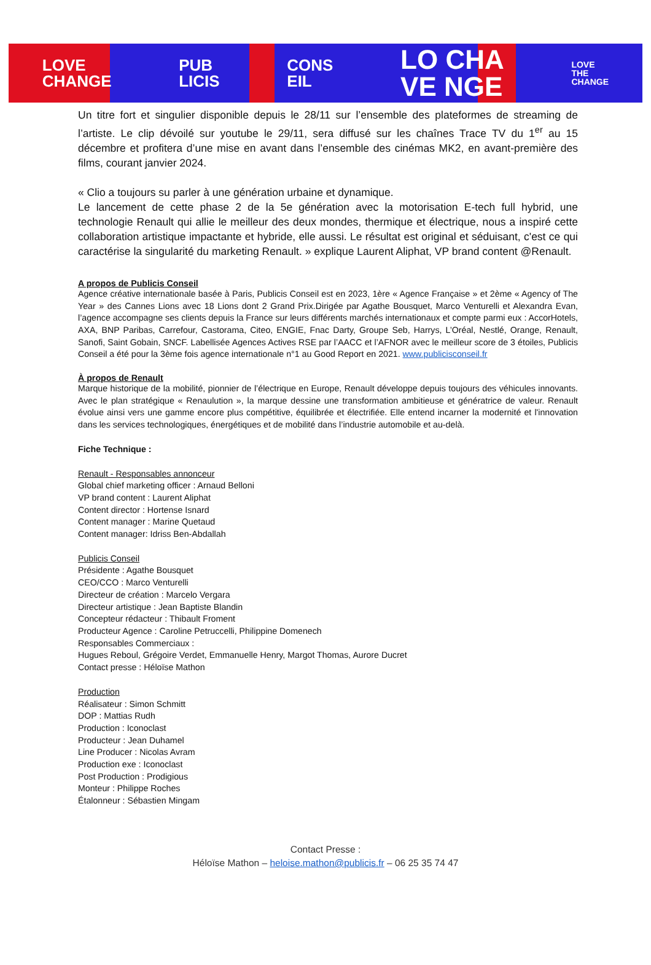LOVE
CHANGE PUB
LICIS CONS
EIL LO CHA
VE NGE LOVE
THE
CHANGE
Un titre fort et singulier disponible depuis le 28/11 sur l’ensemble des plateformes de streaming de l’artiste. Le clip dévoilé sur youtube le 29/11, sera diffusé sur les chaînes Trace TV du 1<sup>er</sup> au 15 décembre et profitera d’une mise en avant dans l’ensemble des cinémas MK2, en avant-première des films, courant janvier 2024.
« Clio a toujours su parler à une génération urbaine et dynamique.
Le lancement de cette phase 2 de la 5e génération avec la motorisation E-tech full hybrid, une technologie Renault qui allie le meilleur des deux mondes, thermique et électrique, nous a inspiré cette collaboration artistique impactante et hybride, elle aussi. Le résultat est original et séduisant, c'est ce qui caractérise la singularité du marketing Renault. » explique Laurent Aliphat, VP brand content @Renault.
A propos de Publicis Conseil
Agence créative internationale basée à Paris, Publicis Conseil est en 2023, 1ère « Agence Française » et 2ème « Agency of The Year » des Cannes Lions avec 18 Lions dont 2 Grand Prix.Dirigée par Agathe Bousquet, Marco Venturelli et Alexandra Evan, l’agence accompagne ses clients depuis la France sur leurs différents marchés internationaux et compte parmi eux : AccorHotels, AXA, BNP Paribas, Carrefour, Castorama, Citeo, ENGIE, Fnac Darty, Groupe Seb, Harrys, L’Oréal, Nestlé, Orange, Renault, Sanofi, Saint Gobain, SNCF. Labellisée Agences Actives RSE par l’AACC et l’AFNOR avec le meilleur score de 3 étoiles, Publicis Conseil a été pour la 3ème fois agence internationale n°1 au Good Report en 2021. www.publicisconseil.fr
À propos de Renault
Marque historique de la mobilité, pionnier de l’électrique en Europe, Renault développe depuis toujours des véhicules innovants. Avec le plan stratégique « Renaulution », la marque dessine une transformation ambitieuse et génératrice de valeur. Renault évolue ainsi vers une gamme encore plus compétitive, équilibrée et électrifiée. Elle entend incarner la modernité et l'innovation dans les services technologiques, énergétiques et de mobilité dans l’industrie automobile et au-delà.
Fiche Technique :
Renault - Responsables annonceur
Global chief marketing officer : Arnaud Belloni
VP brand content : Laurent Aliphat
Content director : Hortense Isnard
Content manager : Marine Quetaud
Content manager: Idriss Ben-Abdallah
Publicis Conseil
Présidente : Agathe Bousquet
CEO/CCO : Marco Venturelli
Directeur de création : Marcelo Vergara
Directeur artistique : Jean Baptiste Blandin
Concepteur rédacteur : Thibault Froment
Producteur Agence : Caroline Petruccelli, Philippine Domenech
Responsables Commerciaux :
Hugues Reboul, Grégoire Verdet, Emmanuelle Henry, Margot Thomas, Aurore Ducret
Contact presse : Héloïse Mathon
Production
Réalisateur : Simon Schmitt
DOP : Mattias Rudh
Production : Iconoclast
Producteur : Jean Duhamel
Line Producer : Nicolas Avram
Production exe : Iconoclast
Post Production : Prodigious
Monteur : Philippe Roches
Étalonneur : Sébastien Mingam
Contact Presse :
Héloïse Mathon – heloise.mathon@publicis.fr – 06 25 35 74 47